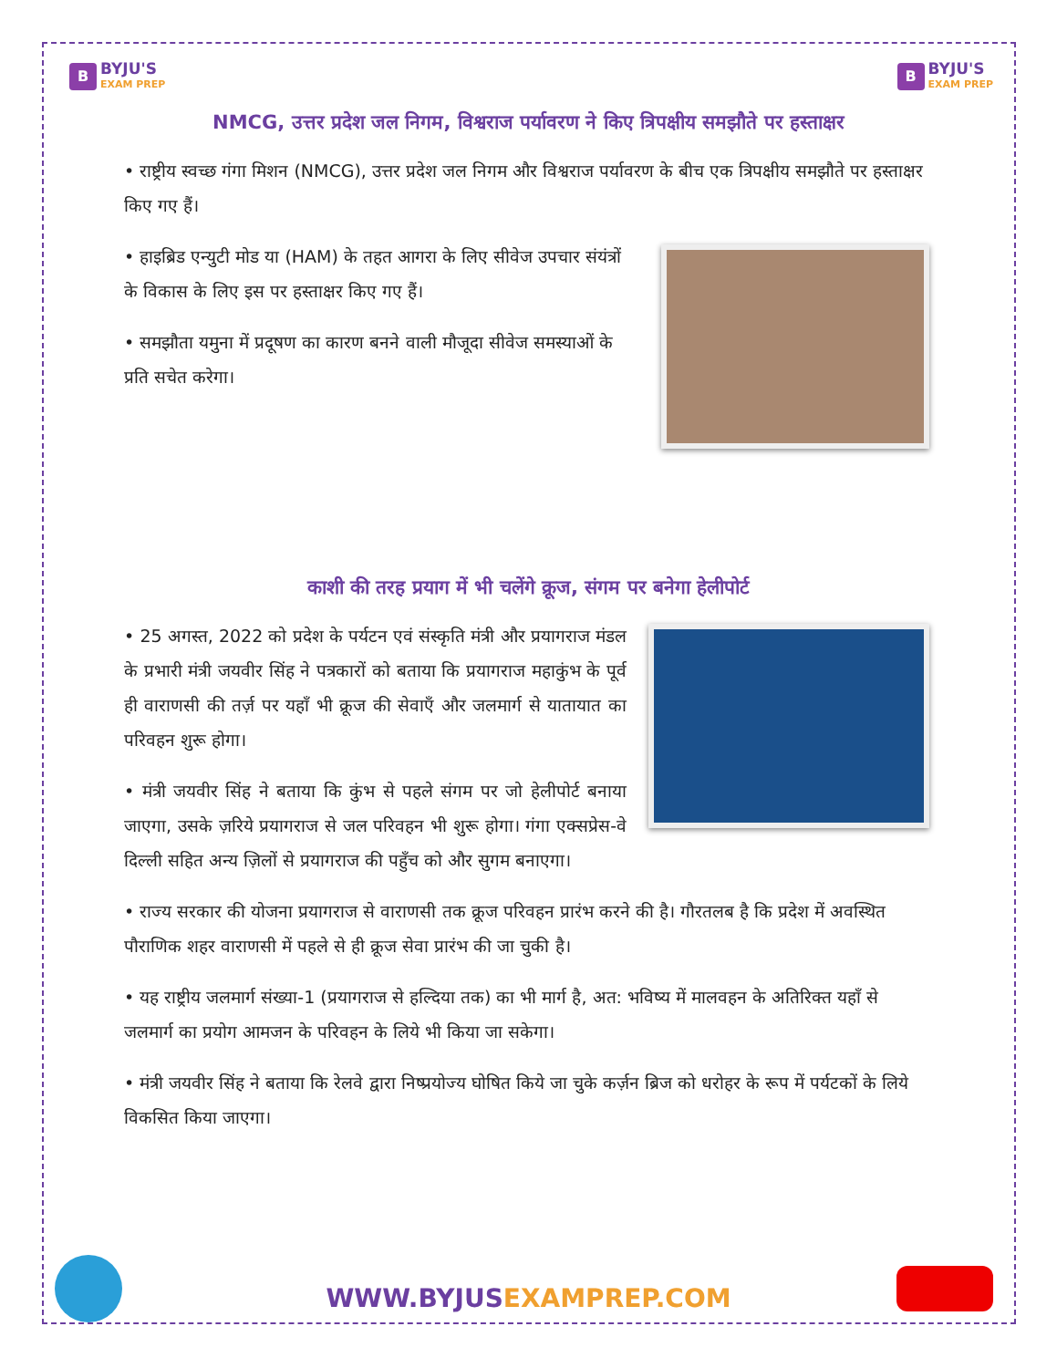B
BYJU'S
EXAM PREP
B
BYJU'S
EXAM PREP
NMCG, उत्तर प्रदेश जल निगम, विश्वराज पर्यावरण ने किए त्रिपक्षीय समझौते पर हस्ताक्षर
• राष्ट्रीय स्वच्छ गंगा मिशन (NMCG), उत्तर प्रदेश जल निगम और विश्वराज पर्यावरण के बीच एक त्रिपक्षीय समझौते पर हस्ताक्षर किए गए हैं।
• हाइब्रिड एन्युटी मोड या (HAM) के तहत आगरा के लिए सीवेज उपचार संयंत्रों के विकास के लिए इस पर हस्ताक्षर किए गए हैं।
• समझौता यमुना में प्रदूषण का कारण बनने वाली मौजूदा सीवेज समस्याओं के प्रति सचेत करेगा।
काशी की तरह प्रयाग में भी चलेंगे क्रूज, संगम पर बनेगा हेलीपोर्ट
• 25 अगस्त, 2022 को प्रदेश के पर्यटन एवं संस्कृति मंत्री और प्रयागराज मंडल के प्रभारी मंत्री जयवीर सिंह ने पत्रकारों को बताया कि प्रयागराज महाकुंभ के पूर्व ही वाराणसी की तर्ज़ पर यहाँ भी क्रूज की सेवाएँ और जलमार्ग से यातायात का परिवहन शुरू होगा।
• मंत्री जयवीर सिंह ने बताया कि कुंभ से पहले संगम पर जो हेलीपोर्ट बनाया जाएगा, उसके ज़रिये प्रयागराज से जल परिवहन भी शुरू होगा। गंगा एक्सप्रेस-वे दिल्ली सहित अन्य ज़िलों से प्रयागराज की पहुँच को और सुगम बनाएगा।
• राज्य सरकार की योजना प्रयागराज से वाराणसी तक क्रूज परिवहन प्रारंभ करने की है। गौरतलब है कि प्रदेश में अवस्थित पौराणिक शहर वाराणसी में पहले से ही क्रूज सेवा प्रारंभ की जा चुकी है।
• यह राष्ट्रीय जलमार्ग संख्या-1 (प्रयागराज से हल्दिया तक) का भी मार्ग है, अत: भविष्य में मालवहन के अतिरिक्त यहाँ से जलमार्ग का प्रयोग आमजन के परिवहन के लिये भी किया जा सकेगा।
• मंत्री जयवीर सिंह ने बताया कि रेलवे द्वारा निष्प्रयोज्य घोषित किये जा चुके कर्ज़न ब्रिज को धरोहर के रूप में पर्यटकों के लिये विकसित किया जाएगा।
WWW.BYJUSEXAMPREP.COM